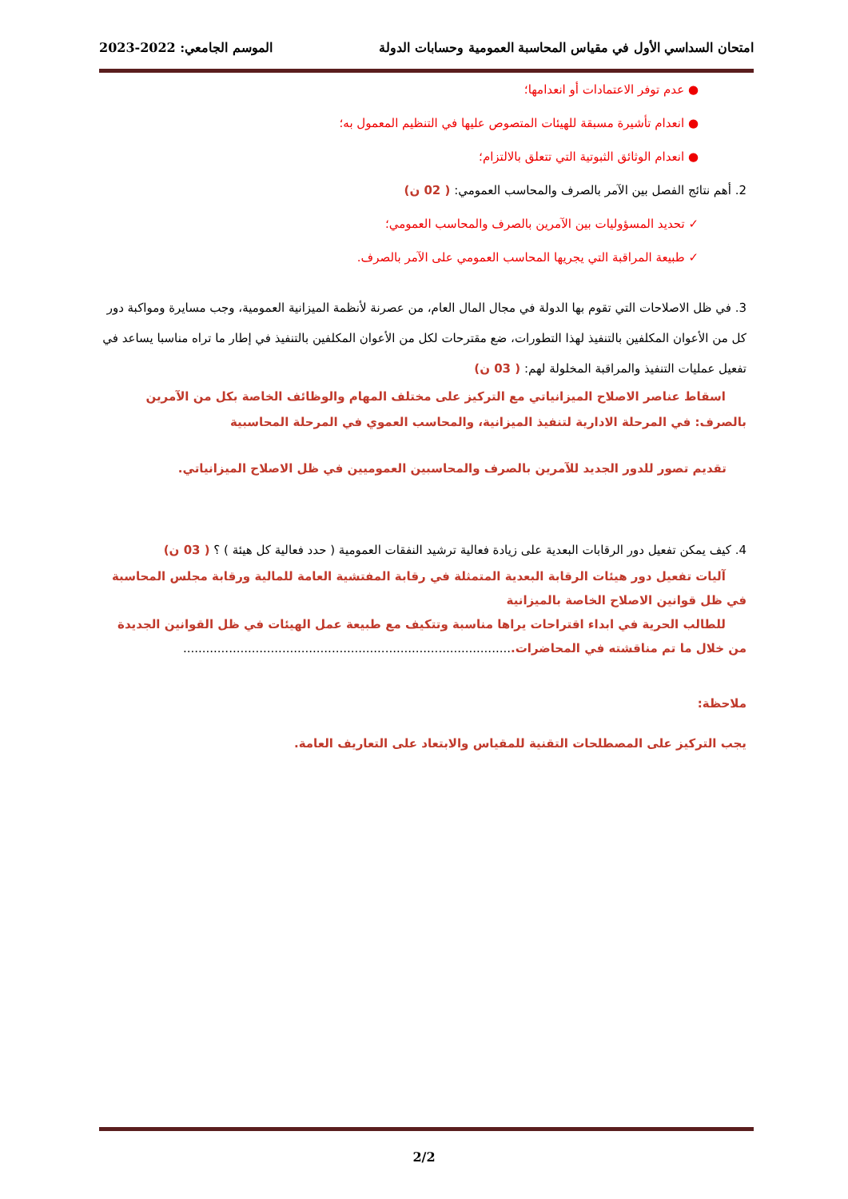امتحان السداسي الأول في مقياس المحاسبة العمومية وحسابات الدولة الموسم الجامعي: 2022-2023
● عدم توفر الاعتمادات أو انعدامها؛
● انعدام تأشيرة مسبقة للهيئات المتصوص عليها في التنظيم المعمول به؛
● انعدام الوثائق الثبوتية التي تتعلق بالالتزام؛
2. أهم نتائج الفصل بين الآمر بالصرف والمحاسب العمومي: ( 02 ن)
✓ تحديد المسؤوليات بين الآمرين بالصرف والمحاسب العمومي؛
✓ طبيعة المراقبة التي يجريها المحاسب العمومي على الآمر بالصرف.
3. في ظل الاصلاحات التي تقوم بها الدولة في مجال المال العام، من عصرنة لأنظمة الميزانية العمومية، وجب مسايرة ومواكبة دور كل من الأعوان المكلفين بالتنفيذ لهذا التطورات، ضع مقترحات لكل من الأعوان المكلفين بالتنفيذ في إطار ما تراه مناسبا يساعد في تفعيل عمليات التنفيذ والمراقبة المخلولة لهم: ( 03 ن)
اسقاط عناصر الاصلاح الميزانياتي مع التركيز على مختلف المهام والوظائف الخاصة بكل من الآمرين بالصرف: في المرحلة الادارية لتنفيذ الميزانية، والمحاسب العموي في المرحلة المحاسبية
تقديم تصور للدور الجديد للآمرين بالصرف والمحاسبين العموميين في ظل الاصلاح الميزانياتي.
4. كيف يمكن تفعيل دور الرقابات البعدية على زيادة فعالية ترشيد النفقات العمومية ( حدد فعالية كل هيئة ) ؟ ( 03 ن)
آليات تفعيل دور هيئات الرقابة البعدية المتمثلة في رقابة المفتشية العامة للمالية ورقابة مجلس المحاسبة في ظل قوانين الاصلاح الخاصة بالميزانية
للطالب الحرية في ابداء اقتراحات يراها مناسبة وتتكيف مع طبيعة عمل الهيئات في ظل القوانين الجديدة من خلال ما تم مناقشته في المحاضرات.......................................................................................
ملاحظة:
يجب التركيز على المصطلحات التقنية للمقياس والابتعاد على التعاريف العامة.
2/2